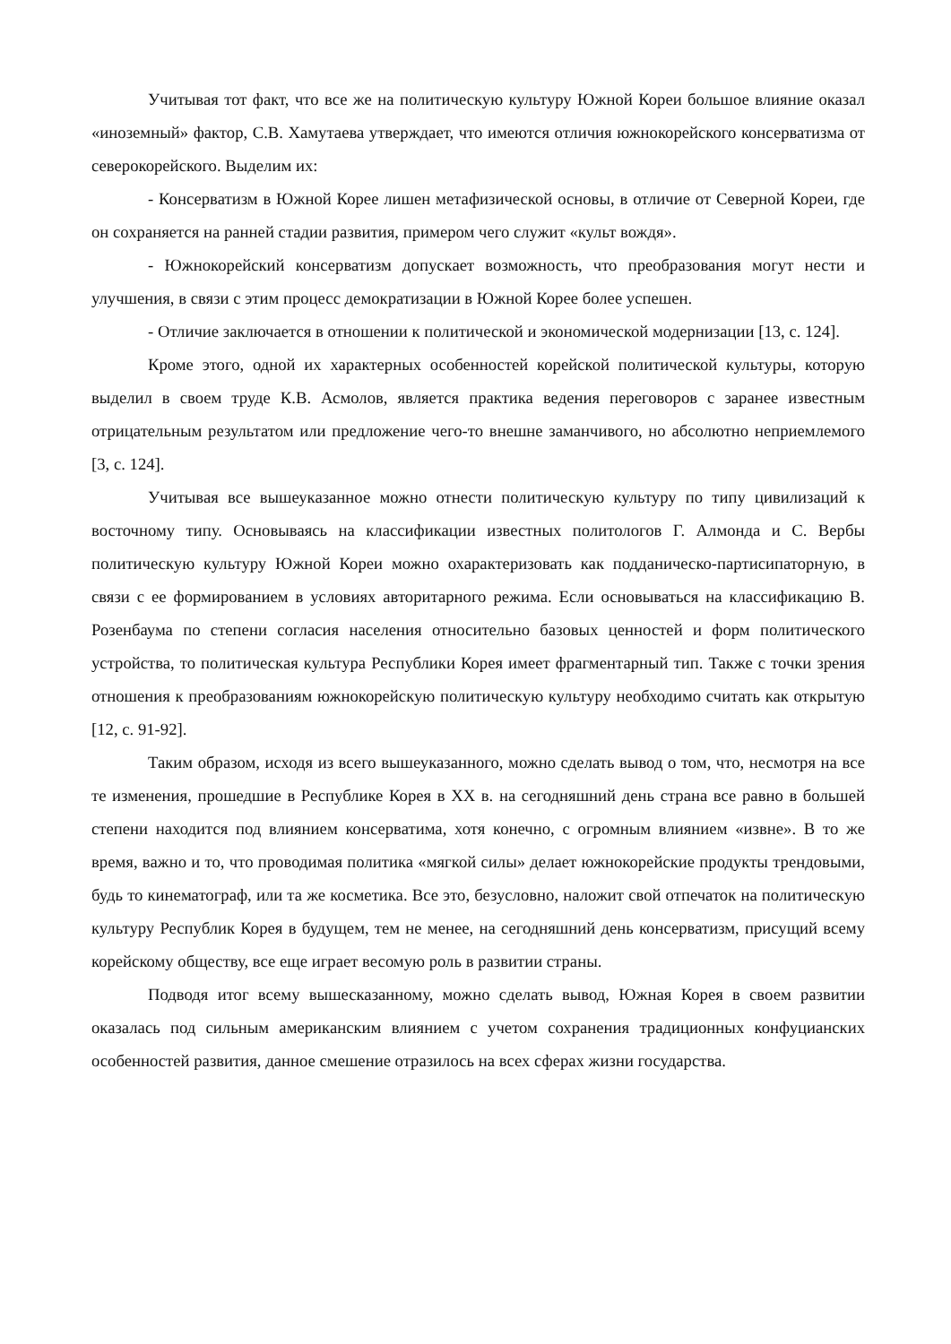Учитывая тот факт, что все же на политическую культуру Южной Кореи большое влияние оказал «иноземный» фактор, С.В. Хамутаева утверждает, что имеются отличия южнокорейского консерватизма от северокорейского. Выделим их:
- Консерватизм в Южной Корее лишен метафизической основы, в отличие от Северной Кореи, где он сохраняется на ранней стадии развития, примером чего служит «культ вождя».
- Южнокорейский консерватизм допускает возможность, что преобразования могут нести и улучшения, в связи с этим процесс демократизации в Южной Корее более успешен.
- Отличие заключается в отношении к политической и экономической модернизации [13, с. 124].
Кроме этого, одной их характерных особенностей корейской политической культуры, которую выделил в своем труде К.В. Асмолов, является практика ведения переговоров с заранее известным отрицательным результатом или предложение чего-то внешне заманчивого, но абсолютно неприемлемого [3, с. 124].
Учитывая все вышеуказанное можно отнести политическую культуру по типу цивилизаций к восточному типу. Основываясь на классификации известных политологов Г. Алмонда и С. Вербы политическую культуру Южной Кореи можно охарактеризовать как подданическо-партисипаторную, в связи с ее формированием в условиях авторитарного режима. Если основываться на классификацию В. Розенбаума по степени согласия населения относительно базовых ценностей и форм политического устройства, то политическая культура Республики Корея имеет фрагментарный тип. Также с точки зрения отношения к преобразованиям южнокорейскую политическую культуру необходимо считать как открытую [12, с. 91-92].
Таким образом, исходя из всего вышеуказанного, можно сделать вывод о том, что, несмотря на все те изменения, прошедшие в Республике Корея в XX в. на сегодняшний день страна все равно в большей степени находится под влиянием консерватима, хотя конечно, с огромным влиянием «извне». В то же время, важно и то, что проводимая политика «мягкой силы» делает южнокорейские продукты трендовыми, будь то кинематограф, или та же косметика. Все это, безусловно, наложит свой отпечаток на политическую культуру Республик Корея в будущем, тем не менее, на сегодняшний день консерватизм, присущий всему корейскому обществу, все еще играет весомую роль в развитии страны.
Подводя итог всему вышесказанному, можно сделать вывод, Южная Корея в своем развитии оказалась под сильным американским влиянием с учетом сохранения традиционных конфуцианских особенностей развития, данное смешение отразилось на всех сферах жизни государства.